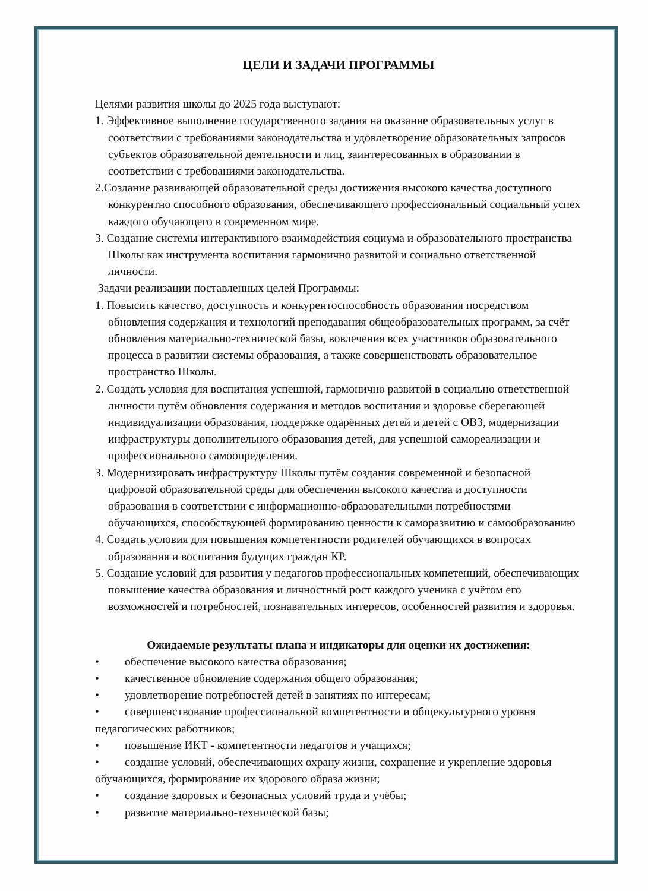ЦЕЛИ И ЗАДАЧИ ПРОГРАММЫ
Целями развития школы до 2025 года выступают:
1. Эффективное выполнение государственного задания на оказание образовательных услуг в соответствии с требованиями законодательства и удовлетворение образовательных запросов субъектов образовательной деятельности и лиц, заинтересованных в образовании в соответствии с требованиями законодательства.
2.Создание развивающей образовательной среды достижения высокого качества доступного конкурентно способного образования, обеспечивающего профессиональный социальный успех каждого обучающего в современном мире.
3. Создание системы интерактивного взаимодействия социума и образовательного пространства Школы как инструмента воспитания гармонично развитой и социально ответственной личности.
Задачи реализации поставленных целей Программы:
1. Повысить качество, доступность и конкурентоспособность образования посредством обновления содержания и технологий преподавания общеобразовательных программ, за счёт обновления материально-технической базы, вовлечения всех участников образовательного процесса в развитии системы образования, а также совершенствовать образовательное пространство Школы.
2. Создать условия для воспитания успешной, гармонично развитой в социально ответственной личности путём обновления содержания и методов воспитания и здоровье сберегающей индивидуализации образования, поддержке одарённых детей и детей с ОВЗ, модернизации инфраструктуры дополнительного образования детей, для успешной самореализации и профессионального самоопределения.
3. Модернизировать инфраструктуру Школы путём создания современной и безопасной цифровой образовательной среды для обеспечения высокого качества и доступности образования в соответствии с информационно-образовательными потребностями обучающихся, способствующей формированию ценности к саморазвитию и самообразованию
4. Создать условия для повышения компетентности родителей обучающихся в вопросах образования и воспитания будущих граждан КР.
5. Создание условий для развития у педагогов профессиональных компетенций, обеспечивающих повышение качества образования и личностный рост каждого ученика с учётом его возможностей и потребностей, познавательных интересов, особенностей развития и здоровья.
Ожидаемые результаты плана и индикаторы для оценки их достижения:
• обеспечение высокого качества образования;
• качественное обновление содержания общего образования;
• удовлетворение потребностей детей в занятиях по интересам;
• совершенствование профессиональной компетентности и общекультурного уровня педагогических работников;
• повышение ИКТ - компетентности педагогов и учащихся;
• создание условий, обеспечивающих охрану жизни, сохранение и укрепление здоровья обучающихся, формирование их здорового образа жизни;
• создание здоровых и безопасных условий труда и учёбы;
• развитие материально-технической базы;